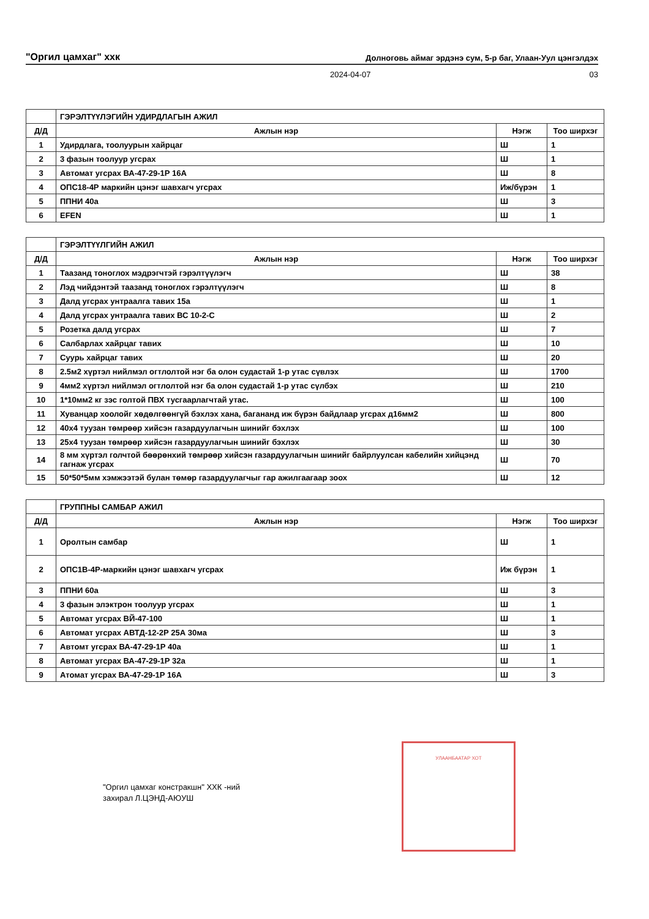"Оргил цамхаг" xxк Долноговь аймаг эрдэнэ сум, 5-р баг, Улаан-Уул цэнгэлдэх
2024-04-07 03
| | ГЭРЭЛТҮҮЛЭГИЙН УДИРДЛАГЫН АЖИЛ | | |
| Д/Д | Ажлын нэр | Нэгж | Тоо ширхэг |
| 1 | Удирдлага, тоолуурын хайрцаг | Ш | 1 |
| 2 | 3 фазын тоолуур угсрах | Ш | 1 |
| 3 | Автомат угсрах ВА-47-29-1Р 16А | Ш | 8 |
| 4 | ОПС18-4Р маркийн цэнэг шавхагч угсрах | Иж/бүрэн | 1 |
| 5 | ППНИ 40а | Ш | 3 |
| 6 | EFEN | Ш | 1 |
| | ГЭРЭЛТҮҮЛГИЙН АЖИЛ | | |
| Д/Д | Ажлын нэр | Нэгж | Тоо ширхэг |
| 1 | Таазанд тоноглох мэдрэгчтэй гэрэлтүүлэгч | Ш | 38 |
| 2 | Лэд чийдэнтэй таазанд тоноглох гэрэлтүүлэгч | Ш | 8 |
| 3 | Далд угсрах унтраалга тавих 15а | Ш | 1 |
| 4 | Далд угсрах унтраалга тавих ВС 10-2-С | Ш | 2 |
| 5 | Розетка далд угсрах | Ш | 7 |
| 6 | Салбарлах хайрцаг тавих | Ш | 10 |
| 7 | Суурь хайрцаг тавих | Ш | 20 |
| 8 | 2.5м2 хүртэл нийлмэл огтлолтой нэг ба олон судастай 1-р утас сүвлэх | Ш | 1700 |
| 9 | 4мм2 хүртэл нийлмэл огтлолтой нэг ба олон судастай 1-р утас сүлбэх | Ш | 210 |
| 10 | 1*10мм2 кг зэс голтой ПВХ тусгаарлагчтай утас. | Ш | 100 |
| 11 | Хуванцар хоолойг хөдөлгөөнгүй бэхлэх хана, баганaнд иж бүрэн байдлаар угсрах д16мм2 | Ш | 800 |
| 12 | 40х4 туузан төмрөөр хийсэн газардуулагчын шинийг бэхлэх | Ш | 100 |
| 13 | 25х4 туузан төмрөөр хийсэн газардуулагчын шинийг бэхлэх | Ш | 30 |
| 14 | 8 мм хүртэл голчтой бөөрөнхий төмрөөр хийсэн газардуулагчын шинийг байрлуулсан кабелийн хийцэнд гагнаж угсрах | Ш | 70 |
| 15 | 50*50*5мм хэмжээтэй булан төмөр газардуулагчыг гар ажилгаагаар зоох | Ш | 12 |
| | ГРУППНЫ САМБАР АЖИЛ | | |
| Д/Д | Ажлын нэр | Нэгж | Тоо ширхэг |
| 1 | Оролтын самбар | Ш | 1 |
| 2 | ОПС1В-4Р-маркийн цэнэг шавхагч угсрах | Иж бүрэн | 1 |
| 3 | ППНИ 60а | Ш | 3 |
| 4 | 3 фазын элэктрон тоолуур угсрах | Ш | 1 |
| 5 | Автомат угсрах ВЙ-47-100 | Ш | 1 |
| 6 | Автомат угсрах АВТД-12-2Р 25А 30ма | Ш | 3 |
| 7 | Автомт угсрах ВА-47-29-1Р 40а | Ш | 1 |
| 8 | Автомат угсрах ВА-47-29-1Р 32а | Ш | 1 |
| 9 | Атомат угсрах ВА-47-29-1Р 16А | Ш | 3 |
"Оргил цамхаг констракшн" ХХК -ний
захирал Л.ЦЭНД-АЮУШ
УЛААНБААТАР ХОТ